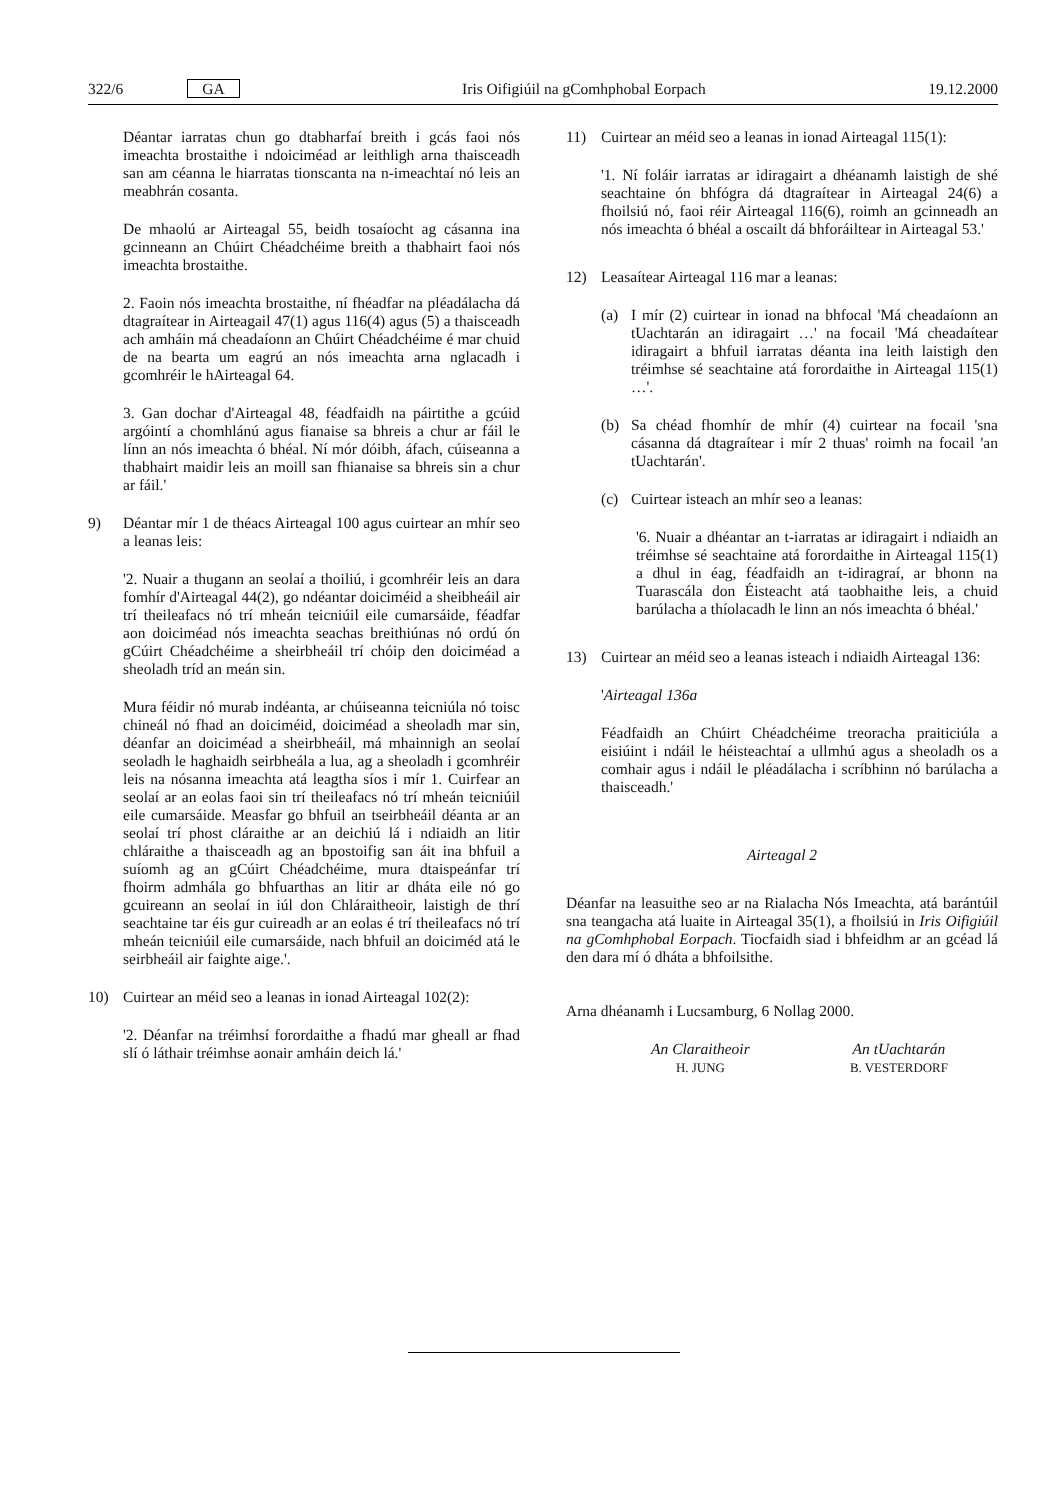322/6 GA Iris Oifigiúil na gComhphobal Eorpach 19.12.2000
Déantar iarratas chun go dtabharfaí breith i gcás faoi nós imeachta brostaithe i ndoiciméad ar leithligh arna thaisceadh san am céanna le hiarratas tionscanta na n-imeachtaí nó leis an meabhrán cosanta.
De mhaolú ar Airteagal 55, beidh tosaíocht ag cásanna ina gcinneann an Chúirt Chéadchéime breith a thabhairt faoi nós imeachta brostaithe.
2. Faoin nós imeachta brostaithe, ní fhéadfar na pléadálacha dá dtagraítear in Airteagail 47(1) agus 116(4) agus (5) a thaisceadh ach amháin má cheadaíonn an Chúirt Chéadchéime é mar chuid de na bearta um eagrú an nós imeachta arna nglacadh i gcomhréir le hAirteagal 64.
3. Gan dochar d'Airteagal 48, féadfaidh na páirtithe a gcúid argóintí a chomhlánú agus fianaise sa bhreis a chur ar fáil le línn an nós imeachta ó bhéal. Ní mór dóibh, áfach, cúiseanna a thabhairt maidir leis an moill san fhianaise sa bhreis sin a chur ar fáil.'
9) Déantar mír 1 de théacs Airteagal 100 agus cuirtear an mhír seo a leanas leis:
'2. Nuair a thugann an seolaí a thoiliú, i gcomhréir leis an dara fomhír d'Airteagal 44(2), go ndéantar doiciméid a sheibheáil air trí theileafacs nó trí mheán teicniúil eile cumarsáide, féadfar aon doiciméad nós imeachta seachas breithiúnas nó ordú ón gCúirt Chéadchéime a sheirbheáil trí chóip den doiciméad a sheoladh tríd an meán sin.
Mura féidir nó murab indéanta, ar chúiseanna teicniúla nó toisc chineál nó fhad an doiciméid, doiciméad a sheoladh mar sin, déanfar an doiciméad a sheirbheáil, má mhainnigh an seolaí seoladh le haghaidh seirbheála a lua, ag a sheoladh i gcomhréir leis na nósanna imeachta atá leagtha síos i mír 1. Cuirfear an seolaí ar an eolas faoi sin trí theileafacs nó trí mheán teicniúil eile cumarsáide. Measfar go bhfuil an tseirbheáil déanta ar an seolaí trí phost cláraithe ar an deichiú lá i ndiaidh an litir chláraithe a thaisceadh ag an bpostoifig san áit ina bhfuil a suíomh ag an gCúirt Chéadchéime, mura dtaispeánfar trí fhoirm admhála go bhfuarthas an litir ar dháta eile nó go gcuireann an seolaí in iúl don Chláraitheoir, laistigh de thrí seachtaine tar éis gur cuireadh ar an eolas é trí theileafacs nó trí mheán teicniúil eile cumarsáide, nach bhfuil an doiciméd atá le seirbheáil air faighte aige.'.
10) Cuirtear an méid seo a leanas in ionad Airteagal 102(2):
'2. Déanfar na tréimhsí forordaithe a fhadú mar gheall ar fhad slí ó láthair tréimhse aonair amháin deich lá.'
11) Cuirtear an méid seo a leanas in ionad Airteagal 115(1):
'1. Ní foláir iarratas ar idiragairt a dhéanamh laistigh de shé seachtaine ón bhfógra dá dtagraítear in Airteagal 24(6) a fhoilsiú nó, faoi réir Airteagal 116(6), roimh an gcinneadh an nós imeachta ó bhéal a oscailt dá bhforáiltear in Airteagal 53.'
12) Leasaítear Airteagal 116 mar a leanas:
(a) I mír (2) cuirtear in ionad na bhfocal 'Má cheadaíonn an tUachtarán an idiragairt …' na focail 'Má cheadaítear idiragairt a bhfuil iarratas déanta ina leith laistigh den tréimhse sé seachtaine atá forordaithe in Airteagal 115(1) …'.
(b) Sa chéad fhomhír de mhír (4) cuirtear na focail 'sna cásanna dá dtagraítear i mír 2 thuas' roimh na focail 'an tUachtarán'.
(c) Cuirtear isteach an mhír seo a leanas:
'6. Nuair a dhéantar an t-iarratas ar idiragairt i ndiaidh an tréimhse sé seachtaine atá forordaithe in Airteagal 115(1) a dhul in éag, féadfaidh an t-idiragraí, ar bhonn na Tuarascála don Éisteacht atá taobhaithe leis, a chuid barúlacha a thíolacadh le linn an nós imeachta ó bhéal.'
13) Cuirtear an méid seo a leanas isteach i ndiaidh Airteagal 136:
'Airteagal 136a
Féadfaidh an Chúirt Chéadchéime treoracha praiticiúla a eisiúint i ndáil le héisteachtaí a ullmhú agus a sheoladh os a comhair agus i ndáil le pléadálacha i scríbhinn nó barúlacha a thaisceadh.'
Airteagal 2
Déanfar na leasuithe seo ar na Rialacha Nós Imeachta, atá barántúil sna teangacha atá luaite in Airteagal 35(1), a fhoilsiú in Iris Oifigiúil na gComhphobal Eorpach. Tiocfaidh siad i bhfeidhm ar an gcéad lá den dara mí ó dháta a bhfoilsithe.
Arna dhéanamh i Lucsamburg, 6 Nollag 2000.
An Claraitheoir
H. JUNG
An tUachtarán
B. VESTERDORF